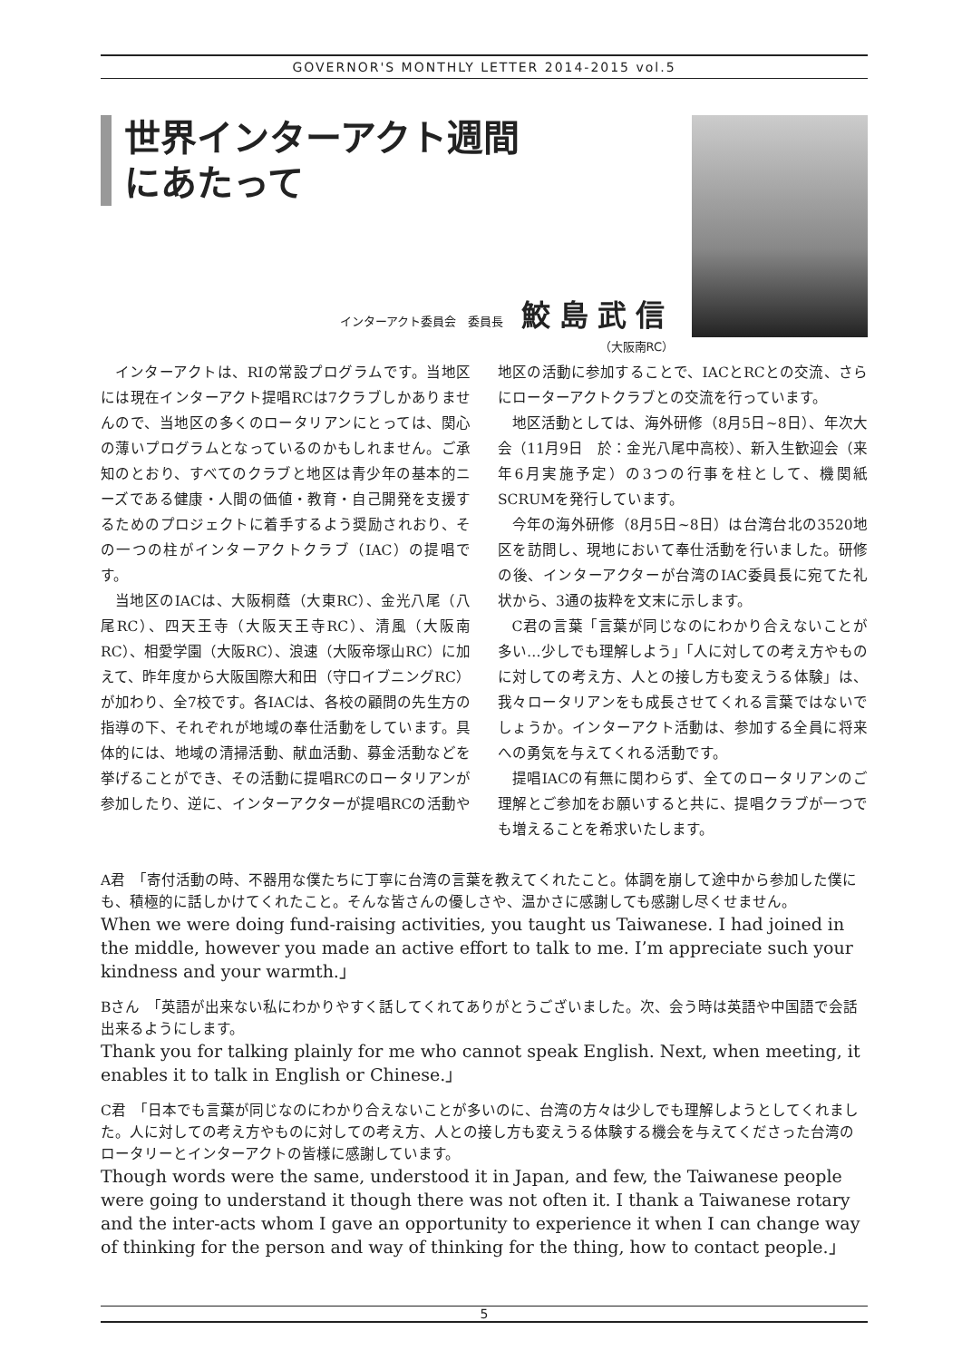GOVERNOR'S MONTHLY LETTER 2014-2015 vol.5
世界インターアクト週間
にあたって
インターアクト委員会　委員長 鮫島武信
（大阪南RC）
インターアクトは、RIの常設プログラムです。当地区には現在インターアクト提唱RCは7クラブしかありませんので、当地区の多くのロータリアンにとっては、関心の薄いプログラムとなっているのかもしれません。ご承知のとおり、すべてのクラブと地区は青少年の基本的ニーズである健康・人間の価値・教育・自己開発を支援するためのプロジェクトに着手するよう奨励されおり、その一つの柱がインターアクトクラブ（IAC）の提唱です。
当地区のIACは、大阪桐蔭（大東RC）、金光八尾（八尾RC）、四天王寺（大阪天王寺RC）、清風（大阪南RC）、相愛学園（大阪RC）、浪速（大阪帝塚山RC）に加えて、昨年度から大阪国際大和田（守口イブニングRC）が加わり、全7校です。各IACは、各校の顧問の先生方の指導の下、それぞれが地域の奉仕活動をしています。具体的には、地域の清掃活動、献血活動、募金活動などを挙げることができ、その活動に提唱RCのロータリアンが参加したり、逆に、インターアクターが提唱RCの活動や地区の活動に参加することで、IACとRCとの交流、さらにローターアクトクラブとの交流を行っています。
地区活動としては、海外研修（8月5日~8日）、年次大会（11月9日　於：金光八尾中高校）、新入生歓迎会（来年6月実施予定）の3つの行事を柱として、機関紙SCRUMを発行しています。
今年の海外研修（8月5日~8日）は台湾台北の3520地区を訪問し、現地において奉仕活動を行いました。研修の後、インターアクターが台湾のIAC委員長に宛てた礼状から、3通の抜粋を文末に示します。
C君の言葉「言葉が同じなのにわかり合えないことが多い…少しでも理解しよう」「人に対しての考え方やものに対しての考え方、人との接し方も変えうる体験」は、我々ロータリアンをも成長させてくれる言葉ではないでしょうか。インターアクト活動は、参加する全員に将来への勇気を与えてくれる活動です。
提唱IACの有無に関わらず、全てのロータリアンのご理解とご参加をお願いすると共に、提唱クラブが一つでも増えることを希求いたします。
A君　「寄付活動の時、不器用な僕たちに丁寧に台湾の言葉を教えてくれたこと。体調を崩して途中から参加した僕にも、積極的に話しかけてくれたこと。そんな皆さんの優しさや、温かさに感謝しても感謝し尽くせません。
When we were doing fund-raising activities, you taught us Taiwanese. I had joined in the middle, however you made an active effort to talk to me. I’m appreciate such your kindness and your warmth.」
Bさん　「英語が出来ない私にわかりやすく話してくれてありがとうございました。次、会う時は英語や中国語で会話出来るようにします。
Thank you for talking plainly for me who cannot speak English. Next, when meeting, it enables it to talk in English or Chinese.」
C君　「日本でも言葉が同じなのにわかり合えないことが多いのに、台湾の方々は少しでも理解しようとしてくれました。人に対しての考え方やものに対しての考え方、人との接し方も変えうる体験する機会を与えてくださった台湾のロータリーとインターアクトの皆様に感謝しています。
Though words were the same, understood it in Japan, and few, the Taiwanese people were going to understand it though there was not often it. I thank a Taiwanese rotary and the inter-acts whom I gave an opportunity to experience it when I can change way of thinking for the person and way of thinking for the thing, how to contact people.」
5